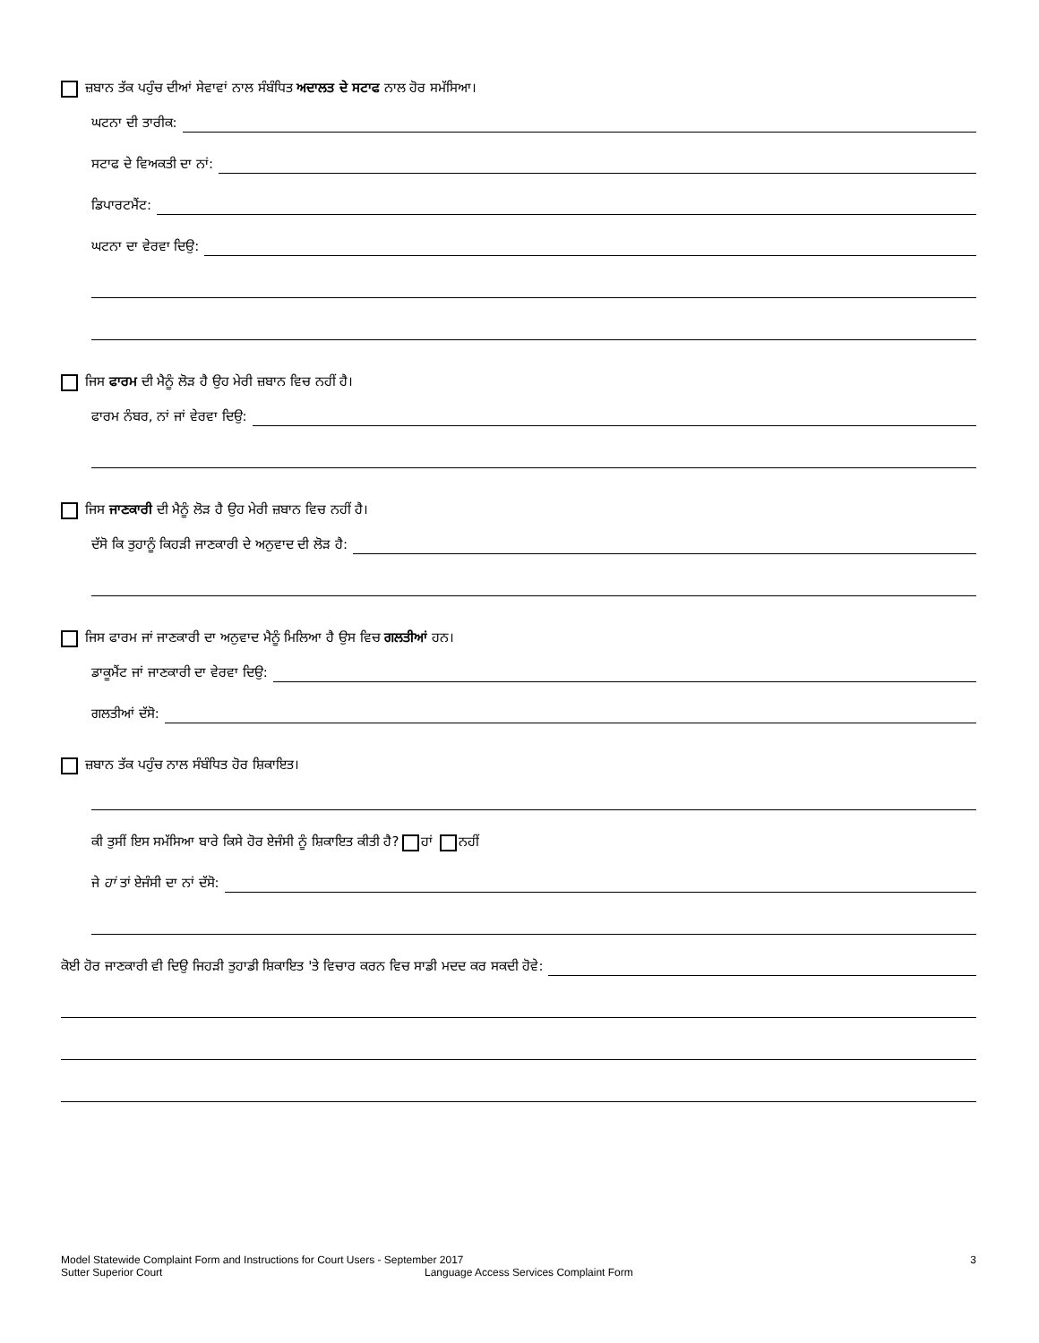ਜ਼ਬਾਨ ਤੱਕ ਪਹੁੰਚ ਦੀਆਂ ਸੇਵਾਵਾਂ ਨਾਲ ਸੰਬੰਧਿਤ ਅਦਾਲਤ ਦੇ ਸਟਾਫ ਨਾਲ ਹੋਰ ਸਮੱਸਿਆ।
ਘਟਨਾ ਦੀ ਤਾਰੀਕ:
ਸਟਾਫ ਦੇ ਵਿਅਕਤੀ ਦਾ ਨਾਂ:
ਡਿਪਾਰਟਮੈਂਟ:
ਘਟਨਾ ਦਾ ਵੇਰਵਾ ਦਿਉ:
ਜਿਸ ਫਾਰਮ ਦੀ ਮੈਨੂੰ ਲੋੜ ਹੈ ਉਹ ਮੇਰੀ ਜ਼ਬਾਨ ਵਿਚ ਨਹੀਂ ਹੈ।
ਫਾਰਮ ਨੰਬਰ, ਨਾਂ ਜਾਂ ਵੇਰਵਾ ਦਿਉ:
ਜਿਸ ਜਾਣਕਾਰੀ ਦੀ ਮੈਨੂੰ ਲੋੜ ਹੈ ਉਹ ਮੇਰੀ ਜ਼ਬਾਨ ਵਿਚ ਨਹੀਂ ਹੈ।
ਦੱਸੋ ਕਿ ਤੁਹਾਨੂੰ ਕਿਹੜੀ ਜਾਣਕਾਰੀ ਦੇ ਅਨੁਵਾਦ ਦੀ ਲੋੜ ਹੈ:
ਜਿਸ ਫਾਰਮ ਜਾਂ ਜਾਣਕਾਰੀ ਦਾ ਅਨੁਵਾਦ ਮੈਨੂੰ ਮਿਲਿਆ ਹੈ ਉਸ ਵਿਚ ਗਲਤੀਆਂ ਹਨ।
ਡਾਕੂਮੈਂਟ ਜਾਂ ਜਾਣਕਾਰੀ ਦਾ ਵੇਰਵਾ ਦਿਉ:
ਗਲਤੀਆਂ ਦੱਸੋ:
ਜ਼ਬਾਨ ਤੱਕ ਪਹੁੰਚ ਨਾਲ ਸੰਬੰਧਿਤ ਹੋਰ ਸ਼ਿਕਾਇਤ।
ਕੀ ਤੁਸੀਂ ਇਸ ਸਮੱਸਿਆ ਬਾਰੇ ਕਿਸੇ ਹੋਰ ਏਜੰਸੀ ਨੂੰ ਸ਼ਿਕਾਇਤ ਕੀਤੀ ਹੈ? ਹਾਂ ਨਹੀਂ
ਜੇ ਹਾਂ ਤਾਂ ਏਜੰਸੀ ਦਾ ਨਾਂ ਦੱਸੋ:
ਕੋਈ ਹੋਰ ਜਾਣਕਾਰੀ ਵੀ ਦਿਉ ਜਿਹੜੀ ਤੁਹਾਡੀ ਸ਼ਿਕਾਇਤ 'ਤੇ ਵਿਚਾਰ ਕਰਨ ਵਿਚ ਸਾਡੀ ਮਦਦ ਕਰ ਸਕਦੀ ਹੋਵੇ:
Model Statewide Complaint Form and Instructions for Court Users - September 2017 3
Sutter Superior Court Language Access Services Complaint Form